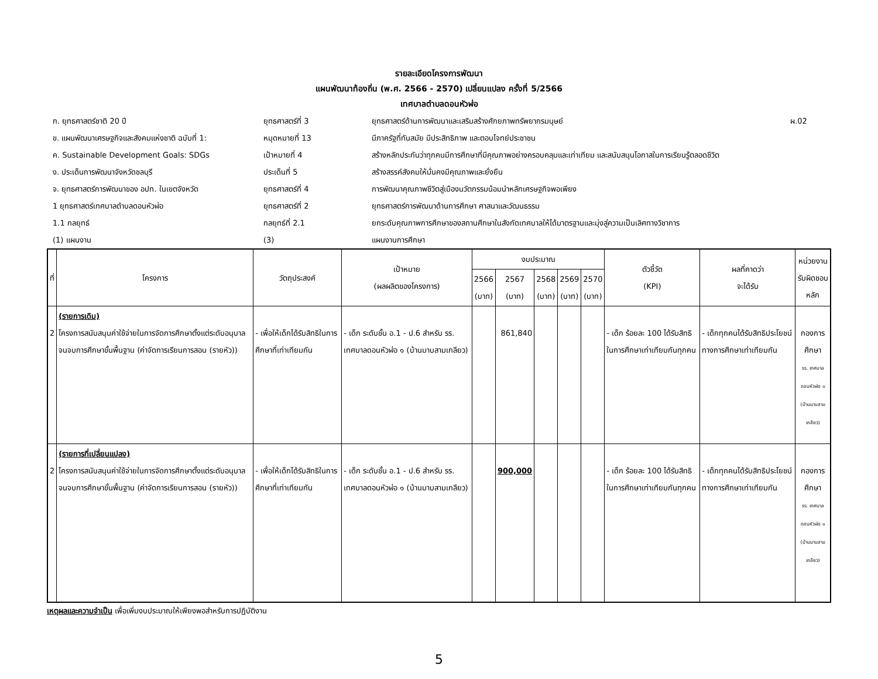รายละเอียดโครงการพัฒนา
แผนพัฒนาท้องถิ่น (พ.ศ. 2566 - 2570) เปลี่ยนแปลง ครั้งที่ 5/2566
เทศบาลตำบลดอนหัวฬ่อ
ก. ยุทธศาสตร์ชาติ 20 ปี
ยุทธศาสตร์ที่ 3
ยุทธศาสตร์ด้านการพัฒนาและเสริมสร้างศักยภาพทรัพยากรมนุษย์
ผ.02
ข. แผนพัฒนาเศรษฐกิจและสังคมแห่งชาติ ฉบับที่ 1:
หมุดหมายที่ 13
มีภาครัฐที่ทันสมัย มีประสิทธิภาพ และตอบโจทย์ประชาชน
ค. Sustainable Development Goals: SDGs
เป้าหมายที่ 4
สร้างหลักประกันว่าทุกคนมีการศึกษาที่มีคุณภาพอย่างครอบคลุมและเท่าเทียม และสนับสนุนโอกาสในการเรียนรู้ตลอดชีวิต
ง. ประเด็นการพัฒนาจังหวัดชลบุรี
ประเด็นที่ 5
สร้างสรรค์สังคมให้มั่นคงมีคุณภาพและยั่งยืน
จ. ยุทธศาสตร์การพัฒนาของ อปท. ในเขตจังหวัด
ยุทธศาสตร์ที่ 4
การพัฒนาคุณภาพชีวิตสู่เมืองนวัตกรรมน้อมนำหลักเศรษฐกิจพอเพียง
1 ยุทธศาสตร์เทศบาลตำบลดอนหัวฬ่อ
ยุทธศาสตร์ที่ 2
ยุทธศาสตร์การพัฒนาด้านการศึกษา ศาสนาและวัฒนธรรม
1.1 กลยุทธ์
กลยุทธ์ที่ 2.1
ยกระดับคุณภาพการศึกษาของสถานศึกษาในสังกัดเทศบาลให้ได้มาตรฐานและมุ่งสู่ความเป็นเลิศทางวิชาการ
(1) แผนงาน
(3)
แผนงานการศึกษา
| ที่ | โครงการ | วัตถุประสงค์ | เป้าหมาย (ผลผลิตของโครงการ) | งบประมาณ | | | | | ตัวชี้วัด (KPI) | ผลที่คาดว่า จะได้รับ | หน่วยงาน รับผิดชอบหลัก |
| --- | --- | --- | --- | --- | --- | --- | --- | --- | --- | --- | --- |
| | | | | 2566 (บาท) | 2567 (บาท) | 2568 (บาท) | 2569 (บาท) | 2570 (บาท) | | | |
| 2 | (รายการเดิม) โครงการสนับสนุนค่าใช้จ่ายในการจัดการศึกษาตั้งแต่ระดับอนุบาลจนจบการศึกษาขั้นพื้นฐาน (ค่าจัดการเรียนการสอน (รายหัว)) | - เพื่อให้เด็กได้รับสิทธิในการศึกษาที่เท่าเทียมกัน | - เด็ก ระดับชั้น อ.1 - ป.6 สำหรับ รร. เทศบาลดอนหัวฬ่อ ๑ (บ้านมาบสามเกลียว) | | 861,840 | | | | - เด็ก ร้อยละ 100 ได้รับสิทธิในการศึกษาเท่าเทียมกันทุกคน | - เด็กทุกคนได้รับสิทธิประโยชน์ทางการศึกษาเท่าเทียมกัน | กองการศึกษา รร. เทศบาลดอนหัวฬ่อ ๑ (บ้านมาบสามเกลียว) |
| 2 | (รายการที่เปลี่ยนแปลง) โครงการสนับสนุนค่าใช้จ่ายในการจัดการศึกษาตั้งแต่ระดับอนุบาลจนจบการศึกษาขั้นพื้นฐาน (ค่าจัดการเรียนการสอน (รายหัว)) | - เพื่อให้เด็กได้รับสิทธิในการศึกษาที่เท่าเทียมกัน | - เด็ก ระดับชั้น อ.1 - ป.6 สำหรับ รร. เทศบาลดอนหัวฬ่อ ๑ (บ้านมาบสามเกลียว) | | 900,000 | | | | - เด็ก ร้อยละ 100 ได้รับสิทธิในการศึกษาเท่าเทียมกันทุกคน | - เด็กทุกคนได้รับสิทธิประโยชน์ทางการศึกษาเท่าเทียมกัน | กองการศึกษา รร. เทศบาลดอนหัวฬ่อ ๑ (บ้านมาบสามเกลียว) |
เหตุผลและความจำเป็น เพื่อเพิ่มงบประมาณให้เพียงพอสำหรับการปฏิบัติงาน
5